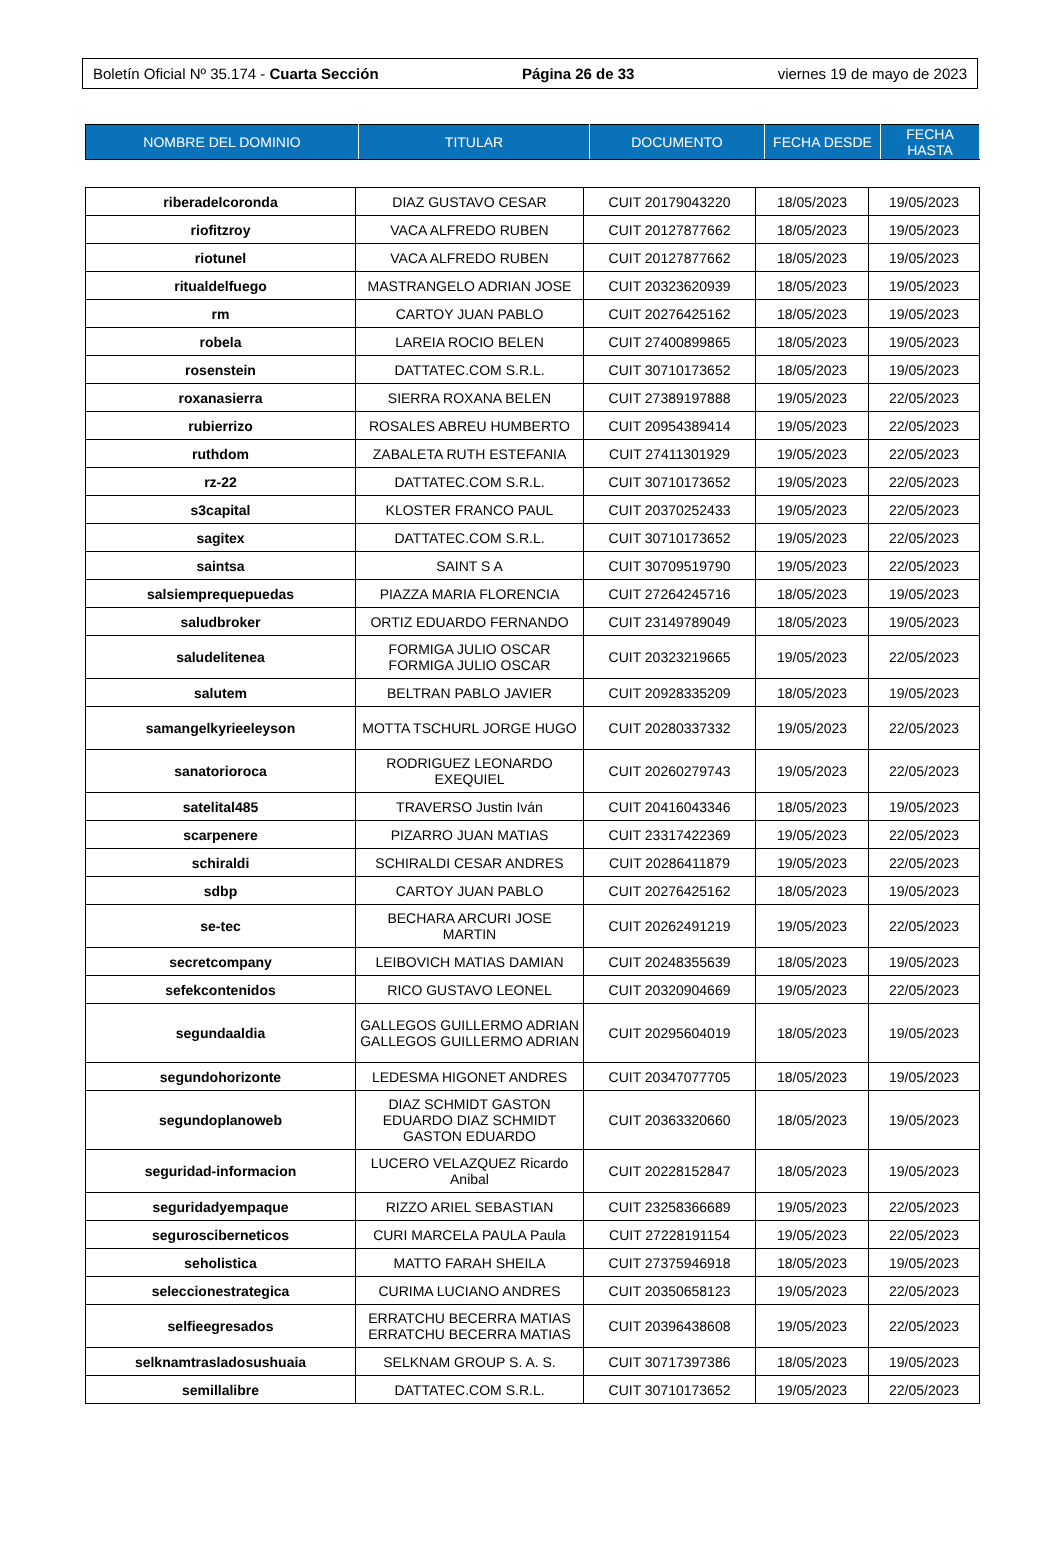Boletín Oficial Nº 35.174 - Cuarta Sección Página 26 de 33 viernes 19 de mayo de 2023
| NOMBRE DEL DOMINIO | TITULAR | DOCUMENTO | FECHA DESDE | FECHA HASTA |
| --- | --- | --- | --- | --- |
| riberadelcoronda | DIAZ GUSTAVO CESAR | CUIT 20179043220 | 18/05/2023 | 19/05/2023 |
| riofitzroy | VACA ALFREDO RUBEN | CUIT 20127877662 | 18/05/2023 | 19/05/2023 |
| riotunel | VACA ALFREDO RUBEN | CUIT 20127877662 | 18/05/2023 | 19/05/2023 |
| ritualdelfuego | MASTRANGELO ADRIAN JOSE | CUIT 20323620939 | 18/05/2023 | 19/05/2023 |
| rm | CARTOY JUAN PABLO | CUIT 20276425162 | 18/05/2023 | 19/05/2023 |
| robela | LAREIA ROCIO BELEN | CUIT 27400899865 | 18/05/2023 | 19/05/2023 |
| rosenstein | DATTATEC.COM S.R.L. | CUIT 30710173652 | 18/05/2023 | 19/05/2023 |
| roxanasierra | SIERRA ROXANA BELEN | CUIT 27389197888 | 19/05/2023 | 22/05/2023 |
| rubierrizo | ROSALES ABREU HUMBERTO | CUIT 20954389414 | 19/05/2023 | 22/05/2023 |
| ruthdom | ZABALETA RUTH ESTEFANIA | CUIT 27411301929 | 19/05/2023 | 22/05/2023 |
| rz-22 | DATTATEC.COM S.R.L. | CUIT 30710173652 | 19/05/2023 | 22/05/2023 |
| s3capital | KLOSTER FRANCO PAUL | CUIT 20370252433 | 19/05/2023 | 22/05/2023 |
| sagitex | DATTATEC.COM S.R.L. | CUIT 30710173652 | 19/05/2023 | 22/05/2023 |
| saintsa | SAINT S A | CUIT 30709519790 | 19/05/2023 | 22/05/2023 |
| salsiemprequepuedas | PIAZZA MARIA FLORENCIA | CUIT 27264245716 | 18/05/2023 | 19/05/2023 |
| saludbroker | ORTIZ EDUARDO FERNANDO | CUIT 23149789049 | 18/05/2023 | 19/05/2023 |
| saludelitenea | FORMIGA JULIO OSCAR FORMIGA JULIO OSCAR | CUIT 20323219665 | 19/05/2023 | 22/05/2023 |
| salutem | BELTRAN PABLO JAVIER | CUIT 20928335209 | 18/05/2023 | 19/05/2023 |
| samangelkyrieeleyson | MOTTA TSCHURL JORGE HUGO | CUIT 20280337332 | 19/05/2023 | 22/05/2023 |
| sanatorioroca | RODRIGUEZ LEONARDO EXEQUIEL | CUIT 20260279743 | 19/05/2023 | 22/05/2023 |
| satelital485 | TRAVERSO Justin Iván | CUIT 20416043346 | 18/05/2023 | 19/05/2023 |
| scarpenere | PIZARRO JUAN MATIAS | CUIT 23317422369 | 19/05/2023 | 22/05/2023 |
| schiraldi | SCHIRALDI CESAR ANDRES | CUIT 20286411879 | 19/05/2023 | 22/05/2023 |
| sdbp | CARTOY JUAN PABLO | CUIT 20276425162 | 18/05/2023 | 19/05/2023 |
| se-tec | BECHARA ARCURI JOSE MARTIN | CUIT 20262491219 | 19/05/2023 | 22/05/2023 |
| secretcompany | LEIBOVICH MATIAS DAMIAN | CUIT 20248355639 | 18/05/2023 | 19/05/2023 |
| sefekcontenidos | RICO GUSTAVO LEONEL | CUIT 20320904669 | 19/05/2023 | 22/05/2023 |
| segundaaldia | GALLEGOS GUILLERMO ADRIAN GALLEGOS GUILLERMO ADRIAN | CUIT 20295604019 | 18/05/2023 | 19/05/2023 |
| segundohorizonte | LEDESMA HIGONET ANDRES | CUIT 20347077705 | 18/05/2023 | 19/05/2023 |
| segundoplanoweb | DIAZ SCHMIDT GASTON EDUARDO DIAZ SCHMIDT GASTON EDUARDO | CUIT 20363320660 | 18/05/2023 | 19/05/2023 |
| seguridad-informacion | LUCERO VELAZQUEZ Ricardo Anibal | CUIT 20228152847 | 18/05/2023 | 19/05/2023 |
| seguridadyempaque | RIZZO ARIEL SEBASTIAN | CUIT 23258366689 | 19/05/2023 | 22/05/2023 |
| segurosciberneticos | CURI MARCELA PAULA Paula | CUIT 27228191154 | 19/05/2023 | 22/05/2023 |
| seholistica | MATTO FARAH SHEILA | CUIT 27375946918 | 18/05/2023 | 19/05/2023 |
| seleccionestrategica | CURIMA LUCIANO ANDRES | CUIT 20350658123 | 19/05/2023 | 22/05/2023 |
| selfieegresados | ERRATCHU BECERRA MATIAS ERRATCHU BECERRA MATIAS | CUIT 20396438608 | 19/05/2023 | 22/05/2023 |
| selknamtrasladosushuaia | SELKNAM GROUP S. A. S. | CUIT 30717397386 | 18/05/2023 | 19/05/2023 |
| semillalibre | DATTATEC.COM S.R.L. | CUIT 30710173652 | 19/05/2023 | 22/05/2023 |